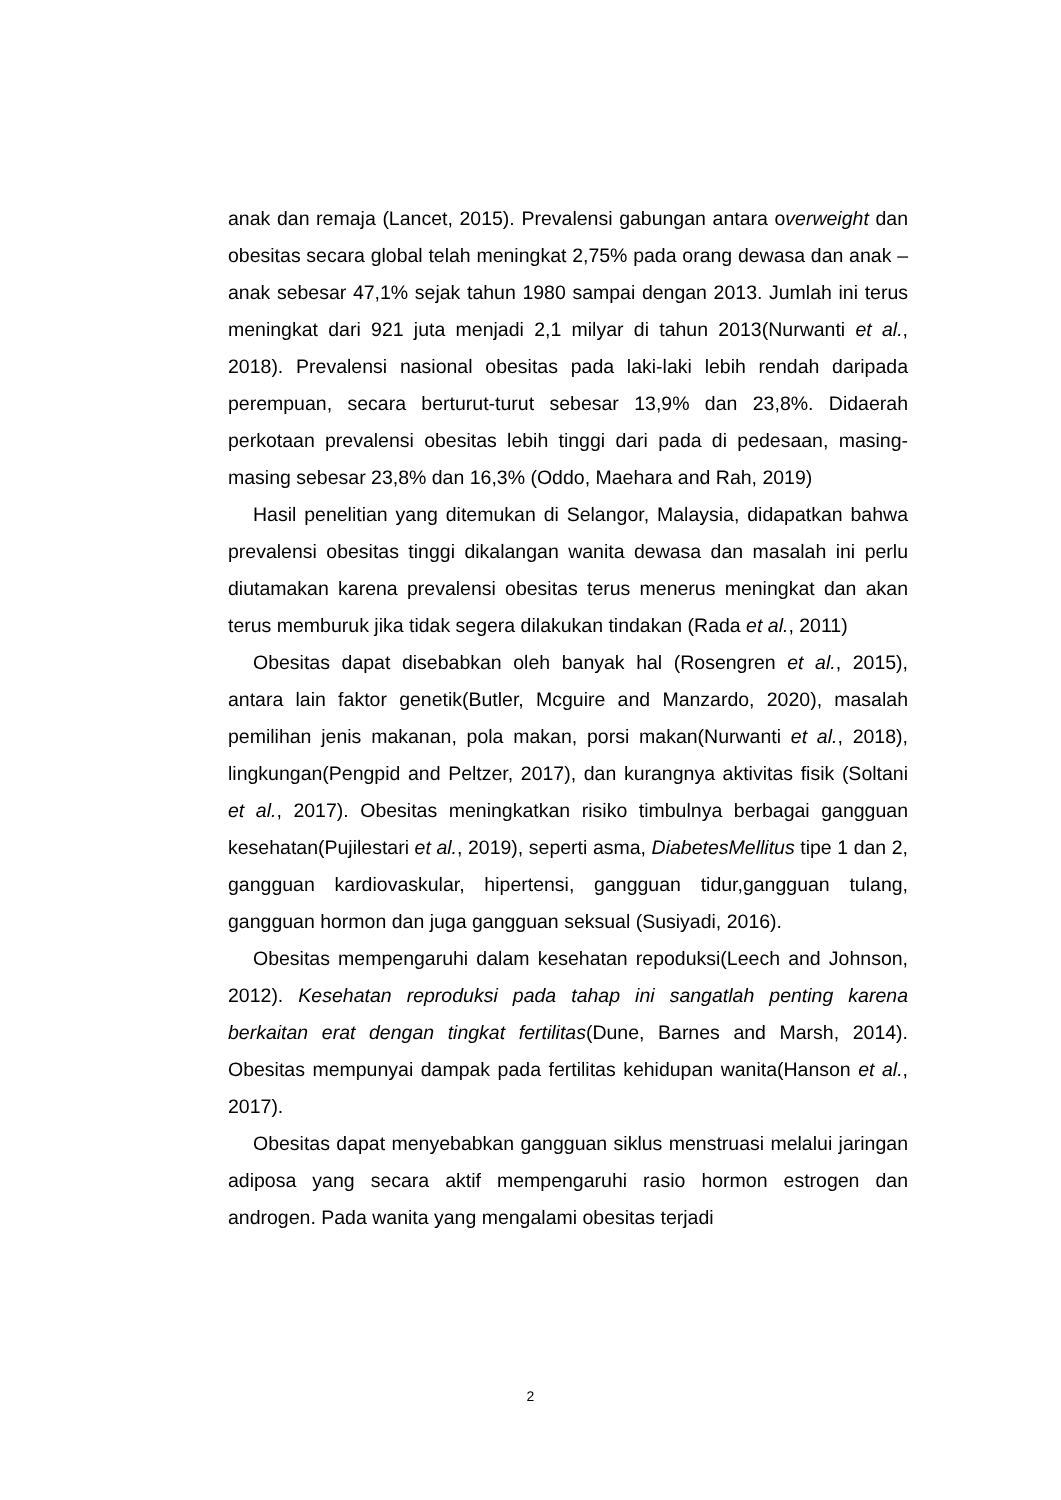anak dan remaja (Lancet, 2015). Prevalensi gabungan antara overweight dan obesitas secara global telah meningkat 2,75% pada orang dewasa dan anak – anak sebesar 47,1% sejak tahun 1980 sampai dengan 2013. Jumlah ini terus meningkat dari 921 juta menjadi 2,1 milyar di tahun 2013(Nurwanti et al., 2018). Prevalensi nasional obesitas pada laki-laki lebih rendah daripada perempuan, secara berturut-turut sebesar 13,9% dan 23,8%. Didaerah perkotaan prevalensi obesitas lebih tinggi dari pada di pedesaan, masing-masing sebesar 23,8% dan 16,3% (Oddo, Maehara and Rah, 2019)
Hasil penelitian yang ditemukan di Selangor, Malaysia, didapatkan bahwa prevalensi obesitas tinggi dikalangan wanita dewasa dan masalah ini perlu diutamakan karena prevalensi obesitas terus menerus meningkat dan akan terus memburuk jika tidak segera dilakukan tindakan (Rada et al., 2011)
Obesitas dapat disebabkan oleh banyak hal (Rosengren et al., 2015), antara lain faktor genetik(Butler, Mcguire and Manzardo, 2020), masalah pemilihan jenis makanan, pola makan, porsi makan(Nurwanti et al., 2018), lingkungan(Pengpid and Peltzer, 2017), dan kurangnya aktivitas fisik (Soltani et al., 2017). Obesitas meningkatkan risiko timbulnya berbagai gangguan kesehatan(Pujilestari et al., 2019), seperti asma, DiabetesMellitus tipe 1 dan 2, gangguan kardiovaskular, hipertensi, gangguan tidur,gangguan tulang, gangguan hormon dan juga gangguan seksual (Susiyadi, 2016).
Obesitas mempengaruhi dalam kesehatan repoduksi(Leech and Johnson, 2012). Kesehatan reproduksi pada tahap ini sangatlah penting karena berkaitan erat dengan tingkat fertilitas(Dune, Barnes and Marsh, 2014). Obesitas mempunyai dampak pada fertilitas kehidupan wanita(Hanson et al., 2017).
Obesitas dapat menyebabkan gangguan siklus menstruasi melalui jaringan adiposa yang secara aktif mempengaruhi rasio hormon estrogen dan androgen. Pada wanita yang mengalami obesitas terjadi
2